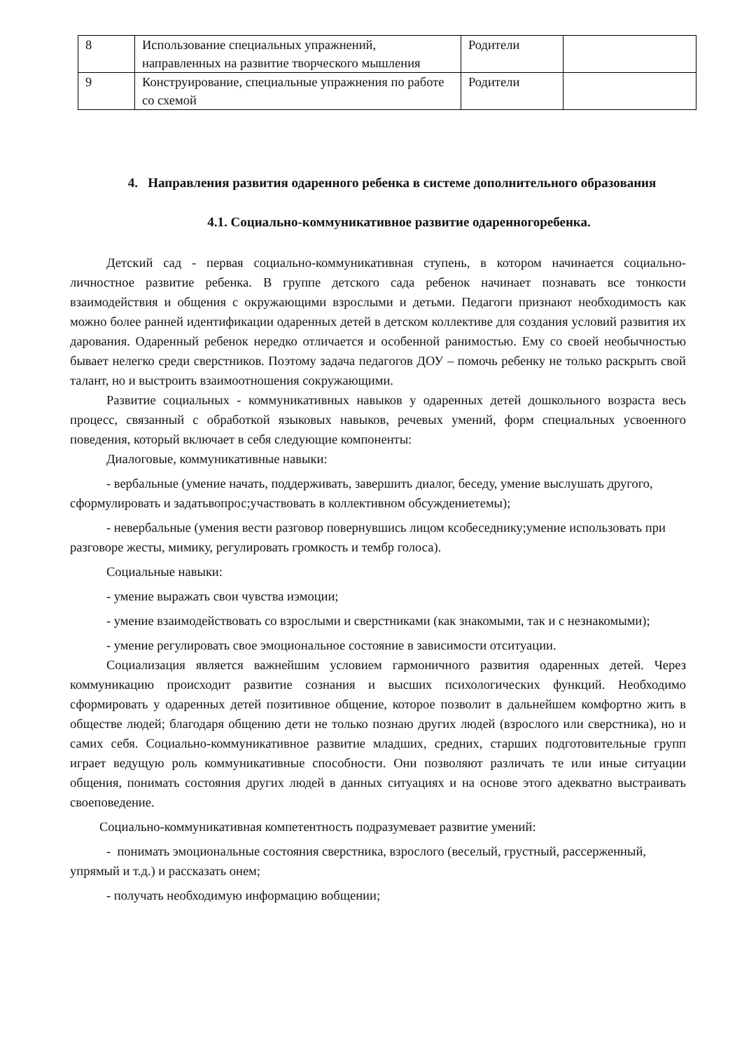| 8 | Использование специальных упражнений, направленных на развитие творческого мышления | Родители | |
| 9 | Конструирование, специальные упражнения по работе со схемой | Родители | |
4. Направления развития одаренного ребенка в системе дополнительного образования
4.1. Социально-коммуникативное развитие одаренногоребенка.
Детский сад - первая социально-коммуникативная ступень, в котором начинается социально-личностное развитие ребенка. В группе детского сада ребенок начинает познавать все тонкости взаимодействия и общения с окружающими взрослыми и детьми. Педагоги признают необходимость как можно более ранней идентификации одаренных детей в детском коллективе для создания условий развития их дарования. Одаренный ребенок нередко отличается и особенной ранимостью. Ему со своей необычностью бывает нелегко среди сверстников. Поэтому задача педагогов ДОУ – помочь ребенку не только раскрыть свой талант, но и выстроить взаимоотношения сокружающими.
Развитие социальных - коммуникативных навыков у одаренных детей дошкольного возраста весь процесс, связанный с обработкой языковых навыков, речевых умений, форм специальных усвоенного поведения, который включает в себя следующие компоненты:
Диалоговые, коммуникативные навыки:
- вербальные (умение начать, поддерживать, завершить диалог, беседу, умение выслушать другого, сформулировать и задатьвопрос;участвовать в коллективном обсуждениетемы);
- невербальные (умения вести разговор повернувшись лицом ксобеседнику;умение использовать при разговоре жесты, мимику, регулировать громкость и тембр голоса).
Социальные навыки:
- умение выражать свои чувства иэмоции;
- умение взаимодействовать со взрослыми и сверстниками (как знакомыми, так и с незнакомыми);
- умение регулировать свое эмоциональное состояние в зависимости отситуации.
Социализация является важнейшим условием гармоничного развития одаренных детей. Через коммуникацию происходит развитие сознания и высших психологических функций. Необходимо сформировать у одаренных детей позитивное общение, которое позволит в дальнейшем комфортно жить в обществе людей; благодаря общению дети не только познаю других людей (взрослого или сверстника), но и самих себя. Социально-коммуникативное развитие младших, средних, старших подготовительные групп играет ведущую роль коммуникативные способности. Они позволяют различать те или иные ситуации общения, понимать состояния других людей в данных ситуациях и на основе этого адекватно выстраивать своеповедение.
Социально-коммуникативная компетентность подразумевает развитие умений:
- понимать эмоциональные состояния сверстника, взрослого (веселый, грустный, рассерженный, упрямый и т.д.) и рассказать онем;
- получать необходимую информацию вобщении;